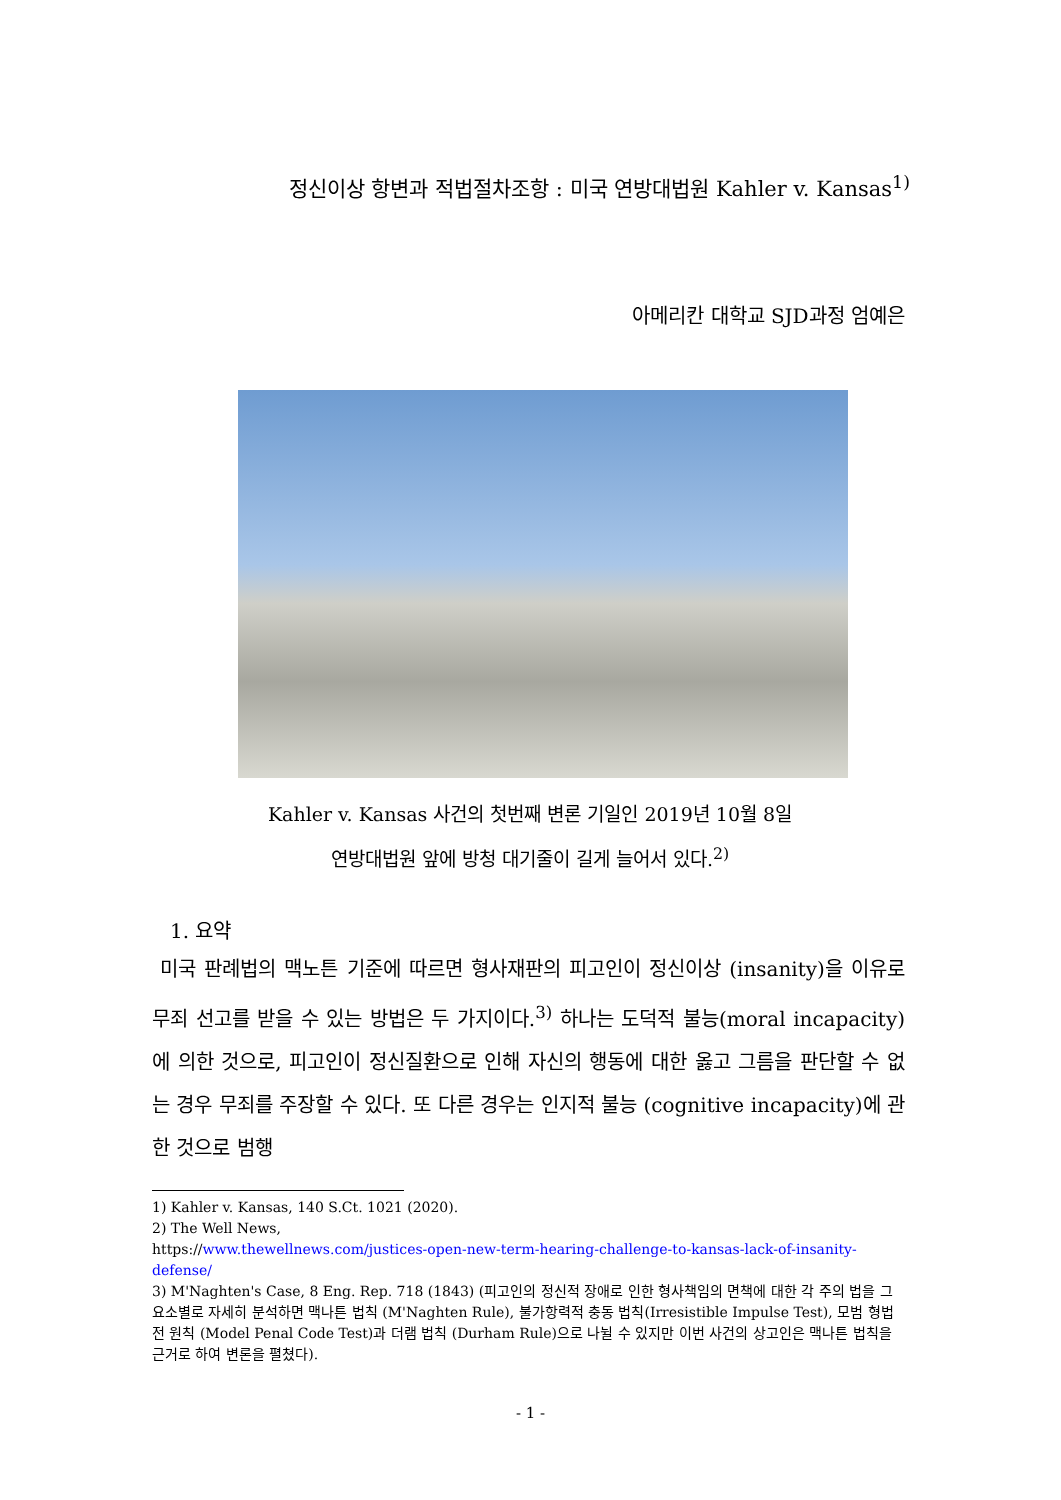정신이상 항변과 적법절차조항 : 미국 연방대법원 Kahler v. Kansas<sup>1)</sup>
아메리칸 대학교 SJD과정 엄예은
Kahler v. Kansas 사건의 첫번째 변론 기일인 2019년 10월 8일
연방대법원 앞에 방청 대기줄이 길게 늘어서 있다.<sup>2)</sup>
1. 요약
미국 판례법의 맥노튼 기준에 따르면 형사재판의 피고인이 정신이상 (insanity)을 이유로 무죄 선고를 받을 수 있는 방법은 두 가지이다.<sup>3)</sup> 하나는 도덕적 불능(moral incapacity)에 의한 것으로, 피고인이 정신질환으로 인해 자신의 행동에 대한 옳고 그름을 판단할 수 없는 경우 무죄를 주장할 수 있다. 또 다른 경우는 인지적 불능 (cognitive incapacity)에 관한 것으로 범행
1) Kahler v. Kansas, 140 S.Ct. 1021 (2020).
2) The Well News,
https://www.thewellnews.com/justices-open-new-term-hearing-challenge-to-kansas-lack-of-insanity-defense/
3) M'Naghten's Case, 8 Eng. Rep. 718 (1843) (피고인의 정신적 장애로 인한 형사책임의 면책에 대한 각 주의 법을 그 요소별로 자세히 분석하면 맥나튼 법칙 (M'Naghten Rule), 불가항력적 충동 법칙(Irresistible Impulse Test), 모범 형법전 원칙 (Model Penal Code Test)과 더램 법칙 (Durham Rule)으로 나뉠 수 있지만 이번 사건의 상고인은 맥나튼 법칙을 근거로 하여 변론을 펼쳤다).
- 1 -